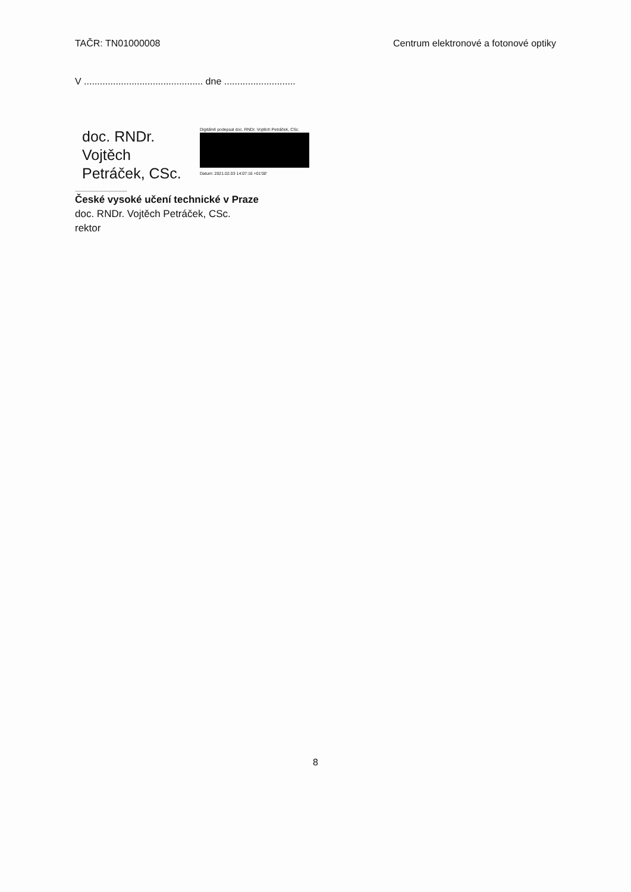TAČR: TN01000008 Centrum elektronové a fotonové optiky
V ............................................. dne ...........................
doc. RNDr. Vojtěch Petráček, CSc.
Digitálně podepsal doc. RNDr. Vojtěch Petráček, CSc.
Datum: 2021.02.03 14:07:16 +01'00'
.................................................
České vysoké učení technické v Praze
doc. RNDr. Vojtěch Petráček, CSc.
rektor
8